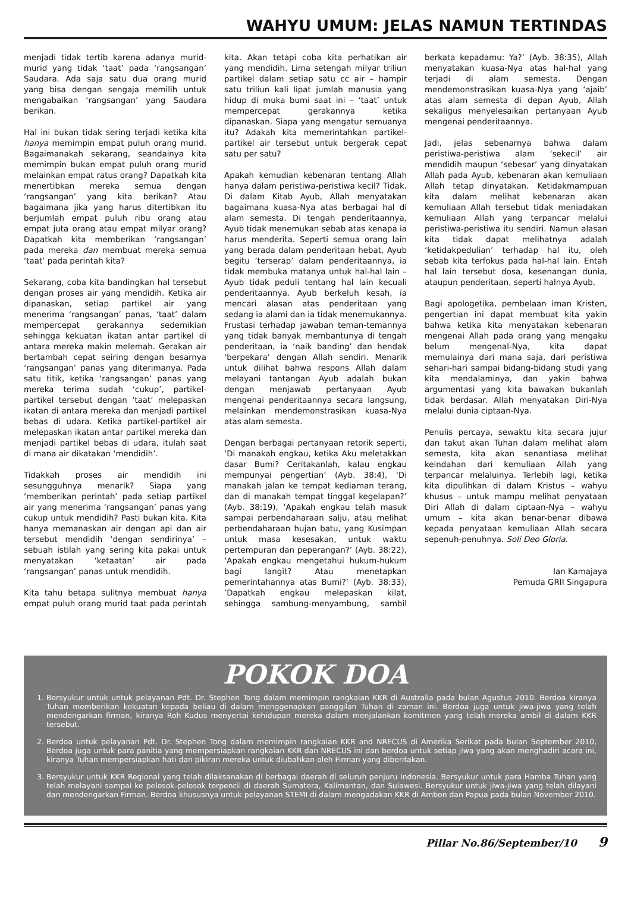WAHYU UMUM: JELAS NAMUN TERTINDAS
menjadi tidak tertib karena adanya murid-murid yang tidak ‘taat’ pada ‘rangsangan’ Saudara. Ada saja satu dua orang murid yang bisa dengan sengaja memilih untuk mengabaikan ‘rangsangan’ yang Saudara berikan.
Hal ini bukan tidak sering terjadi ketika kita hanya memimpin empat puluh orang murid. Bagaimanakah sekarang, seandainya kita memimpin bukan empat puluh orang murid melainkan empat ratus orang? Dapatkah kita menertibkan mereka semua dengan ‘rangsangan’ yang kita berikan? Atau bagaimana jika yang harus ditertibkan itu berjumlah empat puluh ribu orang atau empat juta orang atau empat milyar orang? Dapatkah kita memberikan ‘rangsangan’ pada mereka dan membuat mereka semua ‘taat’ pada perintah kita?
Sekarang, coba kita bandingkan hal tersebut dengan proses air yang mendidih. Ketika air dipanaskan, setiap partikel air yang menerima ‘rangsangan’ panas, ‘taat’ dalam mempercepat gerakannya sedemikian sehingga kekuatan ikatan antar partikel di antara mereka makin melemah. Gerakan air bertambah cepat seiring dengan besarnya ‘rangsangan’ panas yang diterimanya. Pada satu titik, ketika ‘rangsangan’ panas yang mereka terima sudah ‘cukup’, partikel-partikel tersebut dengan ‘taat’ melepaskan ikatan di antara mereka dan menjadi partikel bebas di udara. Ketika partikel-partikel air melepaskan ikatan antar partikel mereka dan menjadi partikel bebas di udara, itulah saat di mana air dikatakan ‘mendidih’.
Tidakkah proses air mendidih ini sesungguhnya menarik? Siapa yang ‘memberikan perintah’ pada setiap partikel air yang menerima ‘rangsangan’ panas yang cukup untuk mendidih? Pasti bukan kita. Kita hanya memanaskan air dengan api dan air tersebut mendidih ‘dengan sendirinya’ – sebuah istilah yang sering kita pakai untuk menyatakan ‘ketaatan’ air pada ‘rangsangan’ panas untuk mendidih.
Kita tahu betapa sulitnya membuat hanya empat puluh orang murid taat pada perintah kita. Akan tetapi coba kita perhatikan air yang mendidih. Lima setengah milyar triliun partikel dalam setiap satu cc air – hampir satu triliun kali lipat jumlah manusia yang hidup di muka bumi saat ini – ‘taat’ untuk mempercepat gerakannya ketika dipanaskan. Siapa yang mengatur semuanya itu? Adakah kita memerintahkan partikel-partikel air tersebut untuk bergerak cepat satu per satu?
Apakah kemudian kebenaran tentang Allah hanya dalam peristiwa-peristiwa kecil? Tidak. Di dalam Kitab Ayub, Allah menyatakan bagaimana kuasa-Nya atas berbagai hal di alam semesta. Di tengah penderitaannya, Ayub tidak menemukan sebab atas kenapa ia harus menderita. Seperti semua orang lain yang berada dalam penderitaan hebat, Ayub begitu ‘terserap’ dalam penderitaannya, ia tidak membuka matanya untuk hal-hal lain – Ayub tidak peduli tentang hal lain kecuali penderitaannya. Ayub berkeluh kesah, ia mencari alasan atas penderitaan yang sedang ia alami dan ia tidak menemukannya. Frustasi terhadap jawaban teman-temannya yang tidak banyak membantunya di tengah penderitaan, ia ‘naik banding’ dan hendak ‘berpekara’ dengan Allah sendiri. Menarik untuk dilihat bahwa respons Allah dalam melayani tantangan Ayub adalah bukan dengan menjawab pertanyaan Ayub mengenai penderitaannya secara langsung, melainkan mendemonstrasikan kuasa-Nya atas alam semesta.
Dengan berbagai pertanyaan retorik seperti, ‘Di manakah engkau, ketika Aku meletakkan dasar Bumi? Ceritakanlah, kalau engkau mempunyai pengertian’ (Ayb. 38:4), ‘Di manakah jalan ke tempat kediaman terang, dan di manakah tempat tinggal kegelapan?’ (Ayb. 38:19), ‘Apakah engkau telah masuk sampai perbendaharaan salju, atau melihat perbendaharaan hujan batu, yang Kusimpan untuk masa kesesakan, untuk waktu pertempuran dan peperangan?’ (Ayb. 38:22), ‘Apakah engkau mengetahui hukum-hukum bagi langit? Atau menetapkan pemerintahannya atas Bumi?’ (Ayb. 38:33), ’Dapatkah engkau melepaskan kilat, sehingga sambung-menyambung, sambil berkata kepadamu: Ya?’ (Ayb. 38:35), Allah menyatakan kuasa-Nya atas hal-hal yang terjadi di alam semesta. Dengan mendemonstrasikan kuasa-Nya yang ‘ajaib’ atas alam semesta di depan Ayub, Allah sekaligus menyelesaikan pertanyaan Ayub mengenai penderitaannya.
Jadi, jelas sebenarnya bahwa dalam peristiwa-peristiwa alam ‘sekecil’ air mendidih maupun ‘sebesar’ yang dinyatakan Allah pada Ayub, kebenaran akan kemuliaan Allah tetap dinyatakan. Ketidakmampuan kita dalam melihat kebenaran akan kemuliaan Allah tersebut tidak meniadakan kemuliaan Allah yang terpancar melalui peristiwa-peristiwa itu sendiri. Namun alasan kita tidak dapat melihatnya adalah ‘ketidakpedulian’ terhadap hal itu, oleh sebab kita terfokus pada hal-hal lain. Entah hal lain tersebut dosa, kesenangan dunia, ataupun penderitaan, seperti halnya Ayub.
Bagi apologetika, pembelaan iman Kristen, pengertian ini dapat membuat kita yakin bahwa ketika kita menyatakan kebenaran mengenai Allah pada orang yang mengaku belum mengenal-Nya, kita dapat memulainya dari mana saja, dari peristiwa sehari-hari sampai bidang-bidang studi yang kita mendalaminya, dan yakin bahwa argumentasi yang kita bawakan bukanlah tidak berdasar. Allah menyatakan Diri-Nya melalui dunia ciptaan-Nya.
Penulis percaya, sewaktu kita secara jujur dan takut akan Tuhan dalam melihat alam semesta, kita akan senantiasa melihat keindahan dari kemuliaan Allah yang terpancar melaluinya. Terlebih lagi, ketika kita dipulihkan di dalam Kristus – wahyu khusus – untuk mampu melihat penyataan Diri Allah di dalam ciptaan-Nya – wahyu umum – kita akan benar-benar dibawa kepada penyataan kemuliaan Allah secara sepenuh-penuhnya. Soli Deo Gloria.
Ian Kamajaya
Pemuda GRII Singapura
POKOK DOA
1. Bersyukur untuk untuk pelayanan Pdt. Dr. Stephen Tong dalam memimpin rangkaian KKR di Australia pada bulan Agustus 2010. Berdoa kiranya Tuhan memberikan kekuatan kepada beliau di dalam menggenapkan panggilan Tuhan di zaman ini. Berdoa juga untuk jiwa-jiwa yang telah mendengarkan firman, kiranya Roh Kudus menyertai kehidupan mereka dalam menjalankan komitmen yang telah mereka ambil di dalam KKR tersebut.
2. Berdoa untuk pelayanan Pdt. Dr. Stephen Tong dalam memimpin rangkaian KKR and NRECUS di Amerika Serikat pada bulan September 2010, Berdoa juga untuk para panitia yang mempersiapkan rangkaian KKR dan NRECUS ini dan berdoa untuk setiap jiwa yang akan menghadiri acara ini, kiranya Tuhan mempersiapkan hati dan pikiran mereka untuk diubahkan oleh Firman yang diberitakan.
3. Bersyukur untuk KKR Regional yang telah dilaksanakan di berbagai daerah di seluruh penjuru Indonesia. Bersyukur untuk para Hamba Tuhan yang telah melayani sampai ke pelosok-pelosok terpencil di daerah Sumatera, Kalimantan, dan Sulawesi. Bersyukur untuk jiwa-jiwa yang telah dilayani dan mendengarkan Firman. Berdoa khususnya untuk pelayanan STEMI di dalam mengadakan KKR di Ambon dan Papua pada bulan November 2010.
Pillar No.86/September/10 9